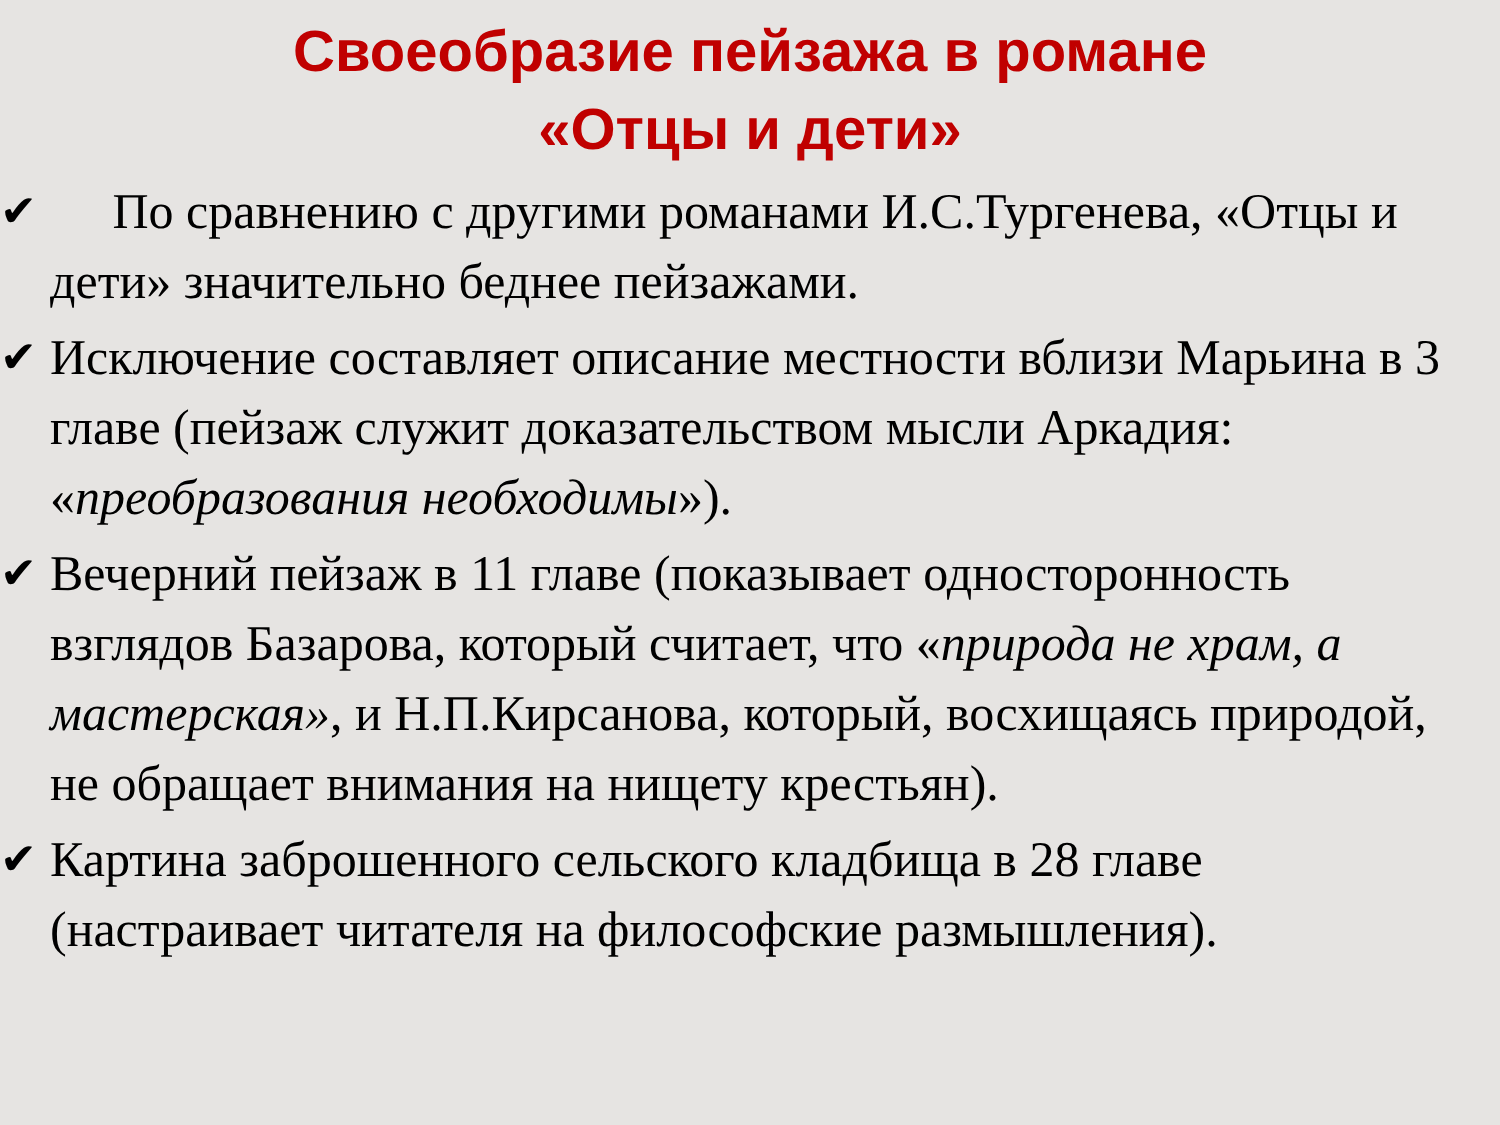Своеобразие пейзажа в романе «Отцы и дети»
✔ По сравнению с другими романами И.С.Тургенева, «Отцы и дети» значительно беднее пейзажами.
✔ Исключение составляет описание местности вблизи Марьина в 3 главе (пейзаж служит доказательством мысли Аркадия: «преобразования необходимы»).
✔ Вечерний пейзаж в 11 главе (показывает односторонность взглядов Базарова, который считает, что «природа не храм, а мастерская», и Н.П.Кирсанова, который, восхищаясь природой, не обращает внимания на нищету крестьян).
✔ Картина заброшенного сельского кладбища в 28 главе (настраивает читателя на философские размышления).